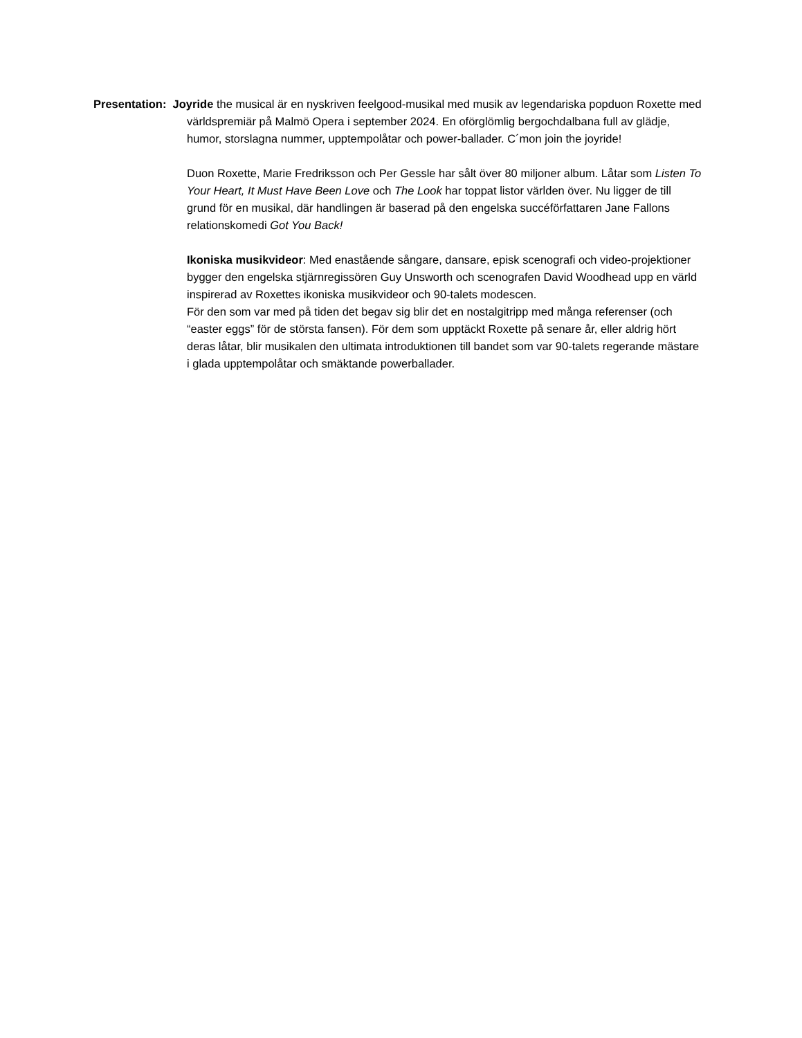Presentation: Joyride the musical är en nyskriven feelgood-musikal med musik av legendariska popduon Roxette med världspremiär på Malmö Opera i september 2024. En oförglömlig bergochdalbana full av glädje, humor, storslagna nummer, upptempolåtar och power-ballader. C´mon join the joyride!
Duon Roxette, Marie Fredriksson och Per Gessle har sålt över 80 miljoner album. Låtar som Listen To Your Heart, It Must Have Been Love och The Look har toppat listor världen över. Nu ligger de till grund för en musikal, där handlingen är baserad på den engelska succéförfattaren Jane Fallons relationskomedi Got You Back!
Ikoniska musikvideor: Med enastående sångare, dansare, episk scenografi och video-projektioner bygger den engelska stjärnregissören Guy Unsworth och scenografen David Woodhead upp en värld inspirerad av Roxettes ikoniska musikvideor och 90-talets modescen.
För den som var med på tiden det begav sig blir det en nostalgitripp med många referenser (och “easter eggs” för de största fansen). För dem som upptäckt Roxette på senare år, eller aldrig hört deras låtar, blir musikalen den ultimata introduktionen till bandet som var 90-talets regerande mästare i glada upptempolåtar och smäktande powerballader.